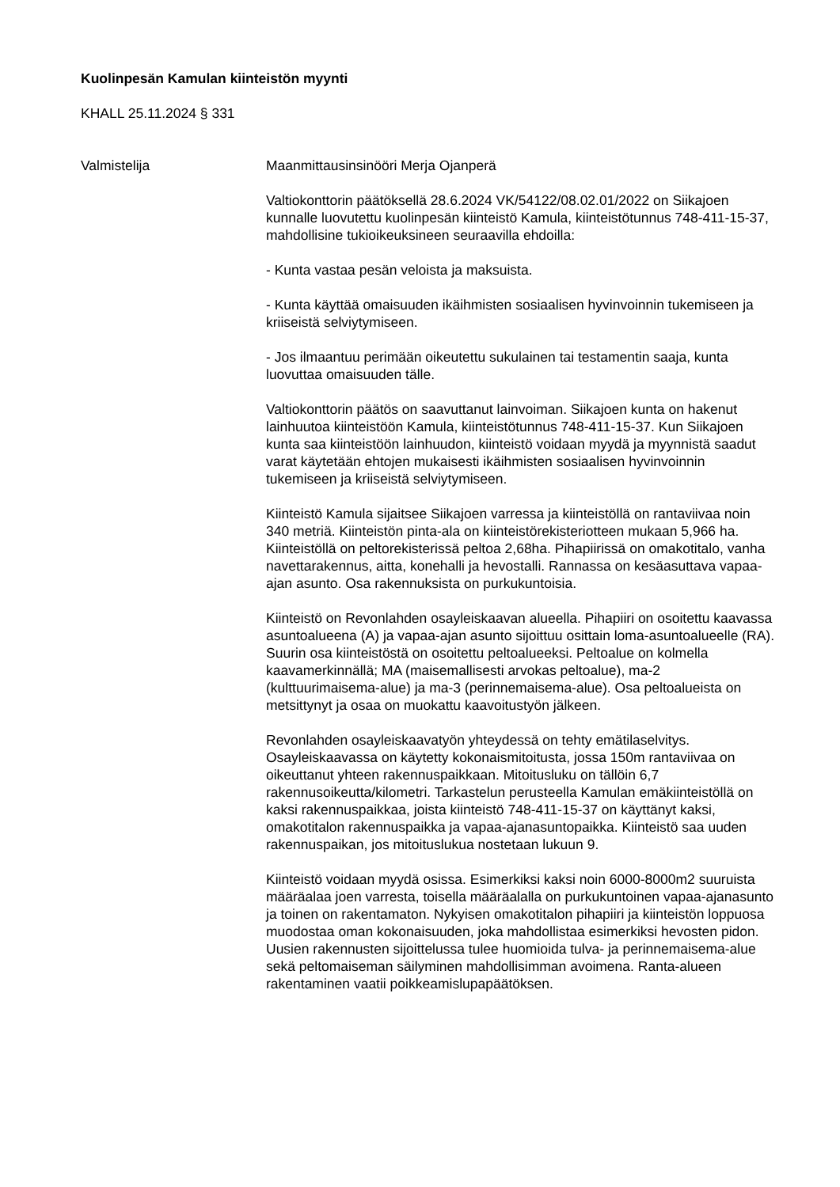Kuolinpesän Kamulan kiinteistön myynti
KHALL 25.11.2024 § 331
Valmistelija Maanmittausinsinööri Merja Ojanperä
Valtiokonttorin päätöksellä 28.6.2024 VK/54122/08.02.01/2022 on Siikajoen kunnalle luovutettu kuolinpesän kiinteistö Kamula, kiinteistötunnus 748-411-15-37, mahdollisine tukioikeuksineen seuraavilla ehdoilla:
- Kunta vastaa pesän veloista ja maksuista.
- Kunta käyttää omaisuuden ikäihmisten sosiaalisen hyvinvoinnin tukemiseen ja kriiseistä selviytymiseen.
- Jos ilmaantuu perimään oikeutettu sukulainen tai testamentin saaja, kunta luovuttaa omaisuuden tälle.
Valtiokonttorin päätös on saavuttanut lainvoiman. Siikajoen kunta on hakenut lainhuutoa kiinteistöön Kamula, kiinteistötunnus 748-411-15-37. Kun Siikajoen kunta saa kiinteistöön lainhuudon, kiinteistö voidaan myydä ja myynnistä saadut varat käytetään ehtojen mukaisesti ikäihmisten sosiaalisen hyvinvoinnin tukemiseen ja kriiseistä selviytymiseen.
Kiinteistö Kamula sijaitsee Siikajoen varressa ja kiinteistöllä on rantaviivaa noin 340 metriä. Kiinteistön pinta-ala on kiinteistörekisteriotteen mukaan 5,966 ha. Kiinteistöllä on peltorekisterissä peltoa 2,68ha. Pihapiirissä on omakotitalo, vanha navettarakennus, aitta, konehalli ja hevostalli. Rannassa on kesäasuttava vapaa-ajan asunto. Osa rakennuksista on purkukuntoisia.
Kiinteistö on Revonlahden osayleiskaavan alueella. Pihapiiri on osoitettu kaavassa asuntoalueena (A) ja vapaa-ajan asunto sijoittuu osittain loma-asuntoalueelle (RA). Suurin osa kiinteistöstä on osoitettu peltoalueeksi. Peltoalue on kolmella kaavamerkinnällä; MA (maisemallisesti arvokas peltoalue), ma-2 (kulttuurimaisema-alue) ja ma-3 (perinnemaisema-alue). Osa peltoalueista on metsittynyt ja osaa on muokattu kaavoitustyön jälkeen.
Revonlahden osayleiskaavatyön yhteydessä on tehty emätilaselvitys. Osayleiskaavassa on käytetty kokonaismitoitusta, jossa 150m rantaviivaa on oikeuttanut yhteen rakennuspaikkaan. Mitoitusluku on tällöin 6,7 rakennusoikeutta/kilometri. Tarkastelun perusteella Kamulan emäkiinteistöllä on kaksi rakennuspaikkaa, joista kiinteistö 748-411-15-37 on käyttänyt kaksi, omakotitalon rakennuspaikka ja vapaa-ajanasuntopaikka. Kiinteistö saa uuden rakennuspaikan, jos mitoituslukua nostetaan lukuun 9.
Kiinteistö voidaan myydä osissa. Esimerkiksi kaksi noin 6000-8000m2 suuruista määräalaa joen varresta, toisella määräalalla on purkukuntoinen vapaa-ajanasunto ja toinen on rakentamaton. Nykyisen omakotitalon pihapiiri ja kiinteistön loppuosa muodostaa oman kokonaisuuden, joka mahdollistaa esimerkiksi hevosten pidon. Uusien rakennusten sijoittelussa tulee huomioida tulva- ja perinnemaisema-alue sekä peltomaiseman säilyminen mahdollisimman avoimena. Ranta-alueen rakentaminen vaatii poikkeamislupapäätöksen.